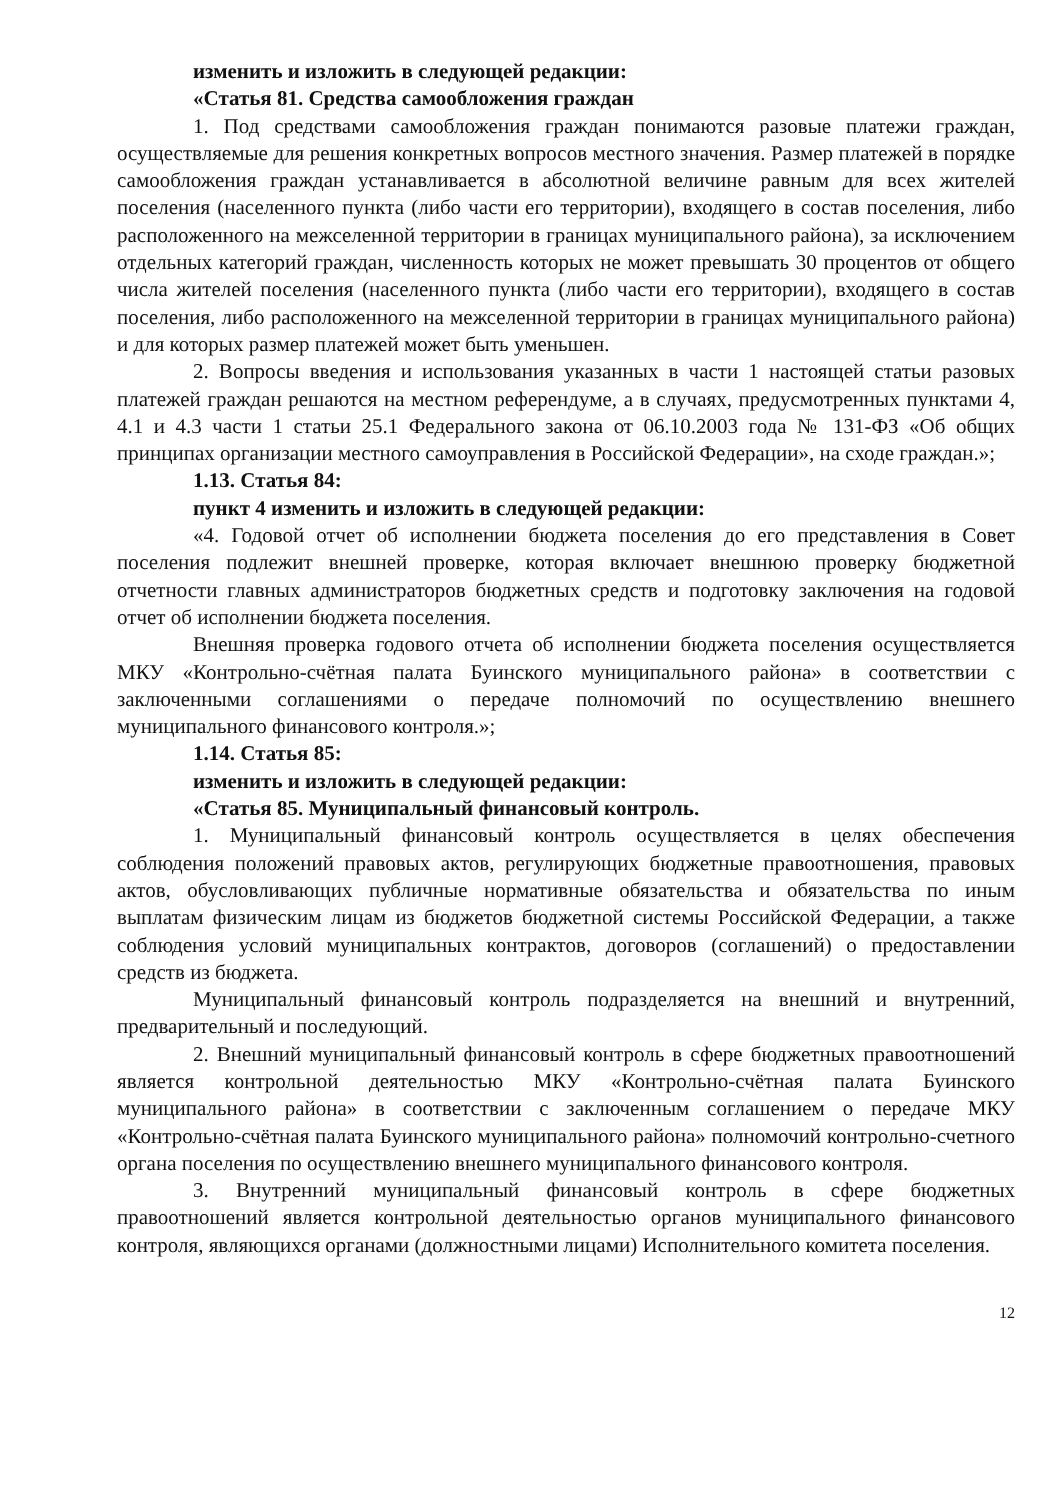изменить и изложить в следующей редакции:
«Статья 81. Средства самообложения граждан
1. Под средствами самообложения граждан понимаются разовые платежи граждан, осуществляемые для решения конкретных вопросов местного значения. Размер платежей в порядке самообложения граждан устанавливается в абсолютной величине равным для всех жителей поселения (населенного пункта (либо части его территории), входящего в состав поселения, либо расположенного на межселенной территории в границах муниципального района), за исключением отдельных категорий граждан, численность которых не может превышать 30 процентов от общего числа жителей поселения (населенного пункта (либо части его территории), входящего в состав поселения, либо расположенного на межселенной территории в границах муниципального района) и для которых размер платежей может быть уменьшен.
2. Вопросы введения и использования указанных в части 1 настоящей статьи разовых платежей граждан решаются на местном референдуме, а в случаях, предусмотренных пунктами 4, 4.1 и 4.3 части 1 статьи 25.1 Федерального закона от 06.10.2003 года № 131-ФЗ «Об общих принципах организации местного самоуправления в Российской Федерации», на сходе граждан.»;
1.13. Статья 84:
пункт 4 изменить и изложить в следующей редакции:
«4. Годовой отчет об исполнении бюджета поселения до его представления в Совет поселения подлежит внешней проверке, которая включает внешнюю проверку бюджетной отчетности главных администраторов бюджетных средств и подготовку заключения на годовой отчет об исполнении бюджета поселения.
Внешняя проверка годового отчета об исполнении бюджета поселения осуществляется МКУ «Контрольно-счётная палата Буинского муниципального района» в соответствии с заключенными соглашениями о передаче полномочий по осуществлению внешнего муниципального финансового контроля.»;
1.14. Статья 85:
изменить и изложить в следующей редакции:
«Статья 85. Муниципальный финансовый контроль.
1. Муниципальный финансовый контроль осуществляется в целях обеспечения соблюдения положений правовых актов, регулирующих бюджетные правоотношения, правовых актов, обусловливающих публичные нормативные обязательства и обязательства по иным выплатам физическим лицам из бюджетов бюджетной системы Российской Федерации, а также соблюдения условий муниципальных контрактов, договоров (соглашений) о предоставлении средств из бюджета.
Муниципальный финансовый контроль подразделяется на внешний и внутренний, предварительный и последующий.
2. Внешний муниципальный финансовый контроль в сфере бюджетных правоотношений является контрольной деятельностью МКУ «Контрольно-счётная палата Буинского муниципального района» в соответствии с заключенным соглашением о передаче МКУ «Контрольно-счётная палата Буинского муниципального района» полномочий контрольно-счетного органа поселения по осуществлению внешнего муниципального финансового контроля.
3. Внутренний муниципальный финансовый контроль в сфере бюджетных правоотношений является контрольной деятельностью органов муниципального финансового контроля, являющихся органами (должностными лицами) Исполнительного комитета поселения.
12